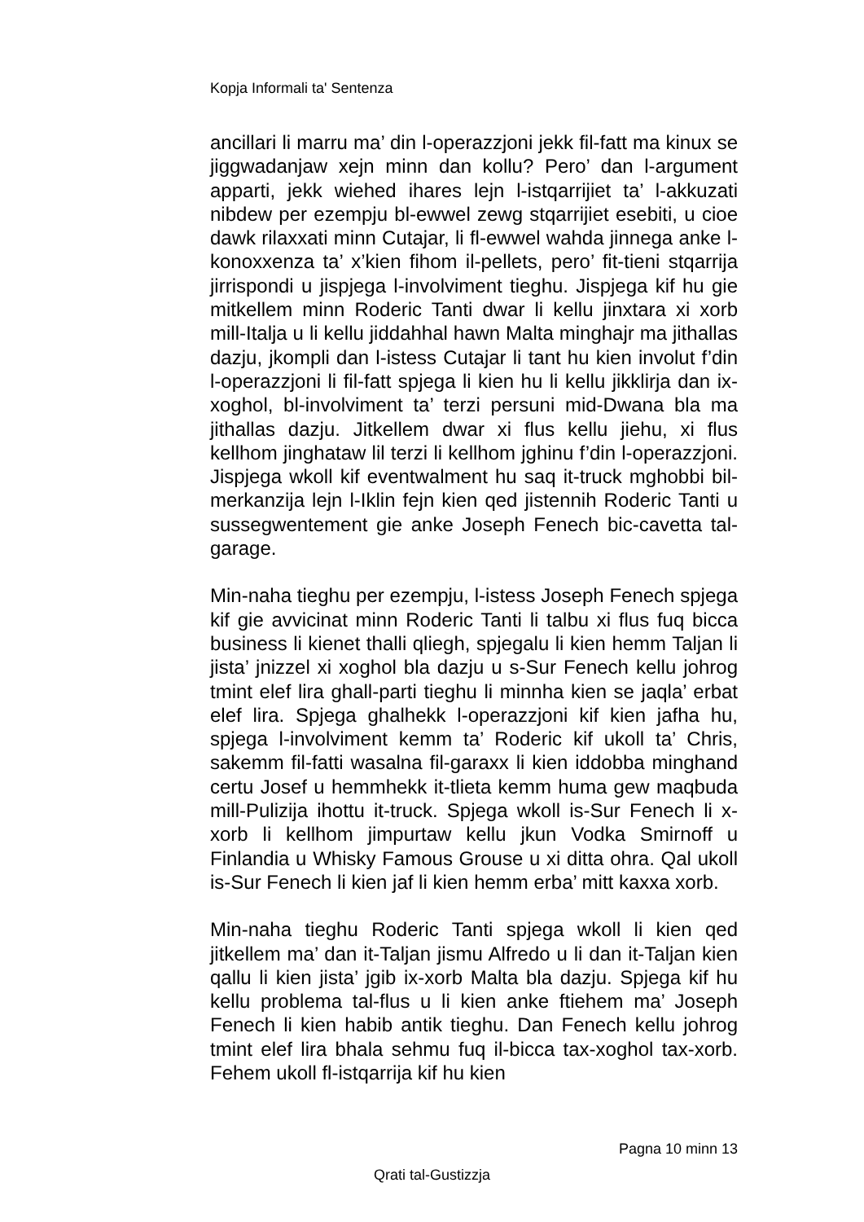Kopja Informali ta' Sentenza
ancillari li marru ma’ din l-operazzjoni jekk fil-fatt ma kinux se jiggwadanjaw xejn minn dan kollu? Pero’ dan l-argument apparti, jekk wiehed ihares lejn l-istqarrijiet ta’ l-akkuzati nibdew per ezempju bl-ewwel zewg stqarrijiet esebiti, u cioe dawk rilaxxati minn Cutajar, li fl-ewwel wahda jinnega anke l-konoxxenza ta’ x’kien fihom il-pellets, pero’ fit-tieni stqarrija jirrispondi u jispjega l-involviment tieghu. Jispjega kif hu gie mitkellem minn Roderic Tanti dwar li kellu jinxtara xi xorb mill-Italja u li kellu jiddahhal hawn Malta minghajr ma jithallas dazju, jkompli dan l-istess Cutajar li tant hu kien involut f’din l-operazzjoni li fil-fatt spjega li kien hu li kellu jikklirja dan ix-xoghol, bl-involviment ta’ terzi persuni mid-Dwana bla ma jithallas dazju. Jitkellem dwar xi flus kellu jiehu, xi flus kellhom jinghataw lil terzi li kellhom jghinu f’din l-operazzjoni. Jispjega wkoll kif eventwalment hu saq it-truck mghobbi bil-merkanzija lejn l-Iklin fejn kien qed jistennih Roderic Tanti u sussegwentement gie anke Joseph Fenech bic-cavetta tal-garage.
Min-naha tieghu per ezempju, l-istess Joseph Fenech spjega kif gie avvicinat minn Roderic Tanti li talbu xi flus fuq bicca business li kienet thalli qliegh, spjegalu li kien hemm Taljan li jista’ jnizzel xi xoghol bla dazju u s-Sur Fenech kellu johrog tmint elef lira ghall-parti tieghu li minnha kien se jaqla’ erbat elef lira. Spjega ghalhekk l-operazzjoni kif kien jafha hu, spjega l-involviment kemm ta’ Roderic kif ukoll ta’ Chris, sakemm fil-fatti wasalna fil-garaxx li kien iddobba minghand certu Josef u hemmhekk it-tlieta kemm huma gew maqbuda mill-Pulizija ihottu it-truck. Spjega wkoll is-Sur Fenech li x-xorb li kellhom jimpurtaw kellu jkun Vodka Smirnoff u Finlandia u Whisky Famous Grouse u xi ditta ohra. Qal ukoll is-Sur Fenech li kien jaf li kien hemm erba’ mitt kaxxa xorb.
Min-naha tieghu Roderic Tanti spjega wkoll li kien qed jitkellem ma’ dan it-Taljan jismu Alfredo u li dan it-Taljan kien qallu li kien jista’ jgib ix-xorb Malta bla dazju. Spjega kif hu kellu problema tal-flus u li kien anke ftiehem ma’ Joseph Fenech li kien habib antik tieghu. Dan Fenech kellu johrog tmint elef lira bhala sehmu fuq il-bicca tax-xoghol tax-xorb. Fehem ukoll fl-istqarrija kif hu kien
Pagna 10 minn 13
Qrati tal-Gustizzja